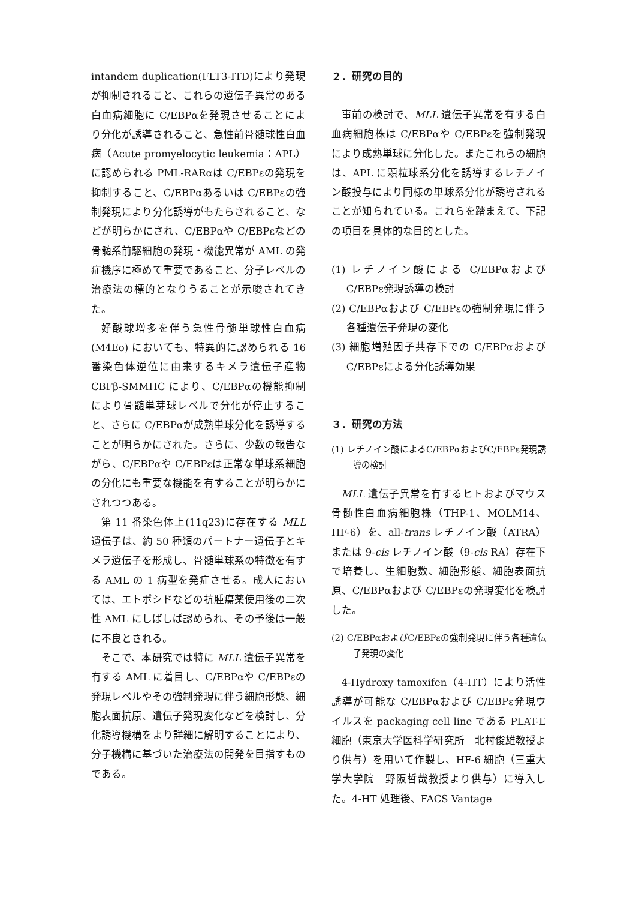intandem duplication(FLT3-ITD)により発現が抑制されること、これらの遺伝子異常のある白血病細胞に C/EBPαを発現させることにより分化が誘導されること、急性前骨髄球性白血病（Acute promyelocytic leukemia：APL）に認められる PML-RARαは C/EBPεの発現を抑制すること、C/EBPαあるいは C/EBPεの強制発現により分化誘導がもたらされること、などが明らかにされ、C/EBPαや C/EBPεなどの骨髄系前駆細胞の発現・機能異常が AML の発症機序に極めて重要であること、分子レベルの治療法の標的となりうることが示唆されてきた。
好酸球増多を伴う急性骨髄単球性白血病(M4Eo) においても、特異的に認められる 16 番染色体逆位に由来するキメラ遺伝子産物 CBFβ-SMMHC により、C/EBPαの機能抑制により骨髄単芽球レベルで分化が停止すること、さらに C/EBPαが成熟単球分化を誘導することが明らかにされた。さらに、少数の報告ながら、C/EBPαや C/EBPεは正常な単球系細胞の分化にも重要な機能を有することが明らかにされつつある。
第 11 番染色体上(11q23)に存在する MLL 遺伝子は、約 50 種類のパートナー遺伝子とキメラ遺伝子を形成し、骨髄単球系の特徴を有する AML の 1 病型を発症させる。成人においては、エトポシドなどの抗腫瘍薬使用後の二次性 AML にしばしば認められ、その予後は一般に不良とされる。
そこで、本研究では特に MLL 遺伝子異常を有する AML に着目し、C/EBPαや C/EBPεの発現レベルやその強制発現に伴う細胞形態、細胞表面抗原、遺伝子発現変化などを検討し、分化誘導機構をより詳細に解明することにより、分子機構に基づいた治療法の開発を目指すものである。
２．研究の目的
事前の検討で、MLL 遺伝子異常を有する白血病細胞株は C/EBPαや C/EBPεを強制発現により成熟単球に分化した。またこれらの細胞は、APL に顆粒球系分化を誘導するレチノイン酸投与により同様の単球系分化が誘導されることが知られている。これらを踏まえて、下記の項目を具体的な目的とした。
(1) レチノイン酸による C/EBPαおよび C/EBPε発現誘導の検討
(2) C/EBPαおよび C/EBPεの強制発現に伴う各種遺伝子発現の変化
(3) 細胞増殖因子共存下での C/EBPαおよび C/EBPεによる分化誘導効果
３．研究の方法
(1) レチノイン酸によるC/EBPαおよびC/EBPε発現誘導の検討
MLL 遺伝子異常を有するヒトおよびマウス骨髄性白血病細胞株（THP-1、MOLM14、HF-6）を、all-trans レチノイン酸（ATRA）または 9-cis レチノイン酸（9-cis RA）存在下で培養し、生細胞数、細胞形態、細胞表面抗原、C/EBPαおよび C/EBPεの発現変化を検討した。
(2) C/EBPαおよびC/EBPεの強制発現に伴う各種遺伝子発現の変化
4-Hydroxy tamoxifen（4-HT）により活性誘導が可能な C/EBPαおよび C/EBPε発現ウイルスを packaging cell line である PLAT-E 細胞（東京大学医科学研究所　北村俊雄教授より供与）を用いて作製し、HF-6 細胞（三重大学大学院　野阪哲哉教授より供与）に導入した。4-HT 処理後、FACS Vantage